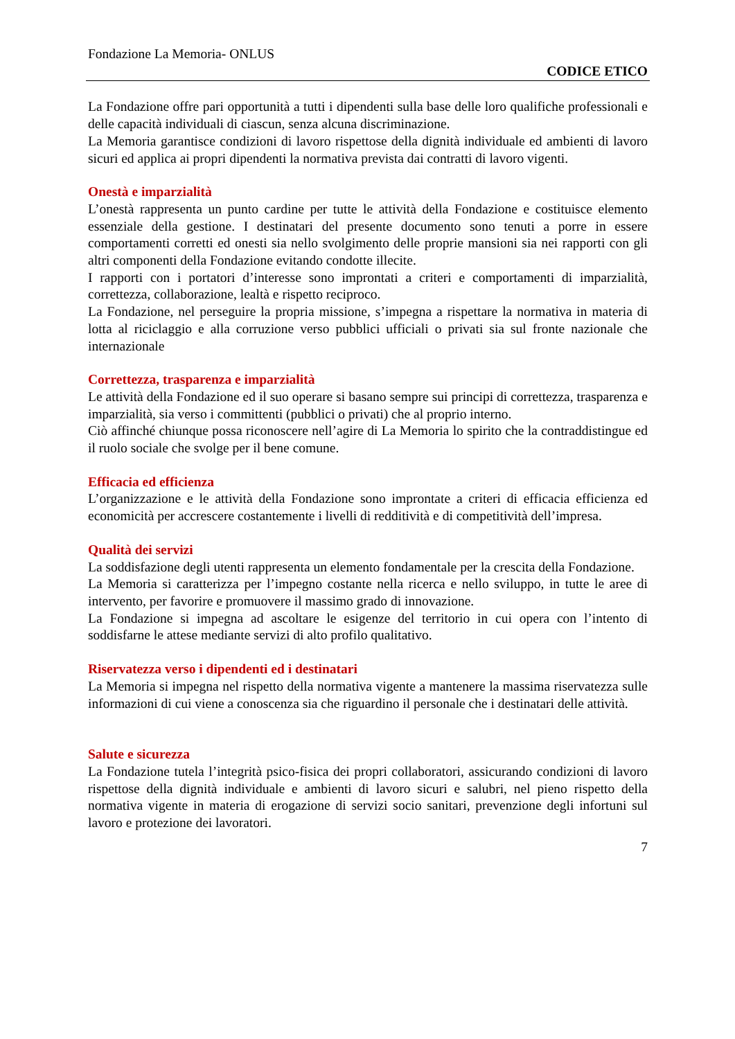Fondazione La Memoria- ONLUS
CODICE ETICO
La Fondazione offre pari opportunità a tutti i dipendenti sulla base delle loro qualifiche professionali e delle capacità individuali di ciascun, senza alcuna discriminazione.
La Memoria garantisce condizioni di lavoro rispettose della dignità individuale ed ambienti di lavoro sicuri ed applica ai propri dipendenti la normativa prevista dai contratti di lavoro vigenti.
Onestà e imparzialità
L’onestà rappresenta un punto cardine per tutte le attività della Fondazione e costituisce elemento essenziale della gestione. I destinatari del presente documento sono tenuti a porre in essere comportamenti corretti ed onesti sia nello svolgimento delle proprie mansioni sia nei rapporti con gli altri componenti della Fondazione evitando condotte illecite.
I rapporti con i portatori d’interesse sono improntati a criteri e comportamenti di imparzialità, correttezza, collaborazione, lealtà e rispetto reciproco.
La Fondazione, nel perseguire la propria missione, s’impegna a rispettare la normativa in materia di lotta al riciclaggio e alla corruzione verso pubblici ufficiali o privati sia sul fronte nazionale che internazionale
Correttezza, trasparenza e imparzialità
Le attività della Fondazione ed il suo operare si basano sempre sui principi di correttezza, trasparenza e imparzialità, sia verso i committenti (pubblici o privati) che al proprio interno.
Ciò affinché chiunque possa riconoscere nell’agire di La Memoria lo spirito che la contraddistingue ed il ruolo sociale che svolge per il bene comune.
Efficacia ed efficienza
L’organizzazione e le attività della Fondazione sono improntate a criteri di efficacia efficienza ed economicità per accrescere costantemente i livelli di redditività e di competitività dell’impresa.
Qualità dei servizi
La soddisfazione degli utenti rappresenta un elemento fondamentale per la crescita della Fondazione.
La Memoria si caratterizza per l’impegno costante nella ricerca e nello sviluppo, in tutte le aree di intervento, per favorire e promuovere il massimo grado di innovazione.
La Fondazione si impegna ad ascoltare le esigenze del territorio in cui opera con l’intento di soddisfarne le attese mediante servizi di alto profilo qualitativo.
Riservatezza verso i dipendenti ed i destinatari
La Memoria si impegna nel rispetto della normativa vigente a mantenere la massima riservatezza sulle informazioni di cui viene a conoscenza sia che riguardino il personale che i destinatari delle attività.
Salute e sicurezza
La Fondazione tutela l’integrità psico-fisica dei propri collaboratori, assicurando condizioni di lavoro rispettose della dignità individuale e ambienti di lavoro sicuri e salubri, nel pieno rispetto della normativa vigente in materia di erogazione di servizi socio sanitari, prevenzione degli infortuni sul lavoro e protezione dei lavoratori.
7